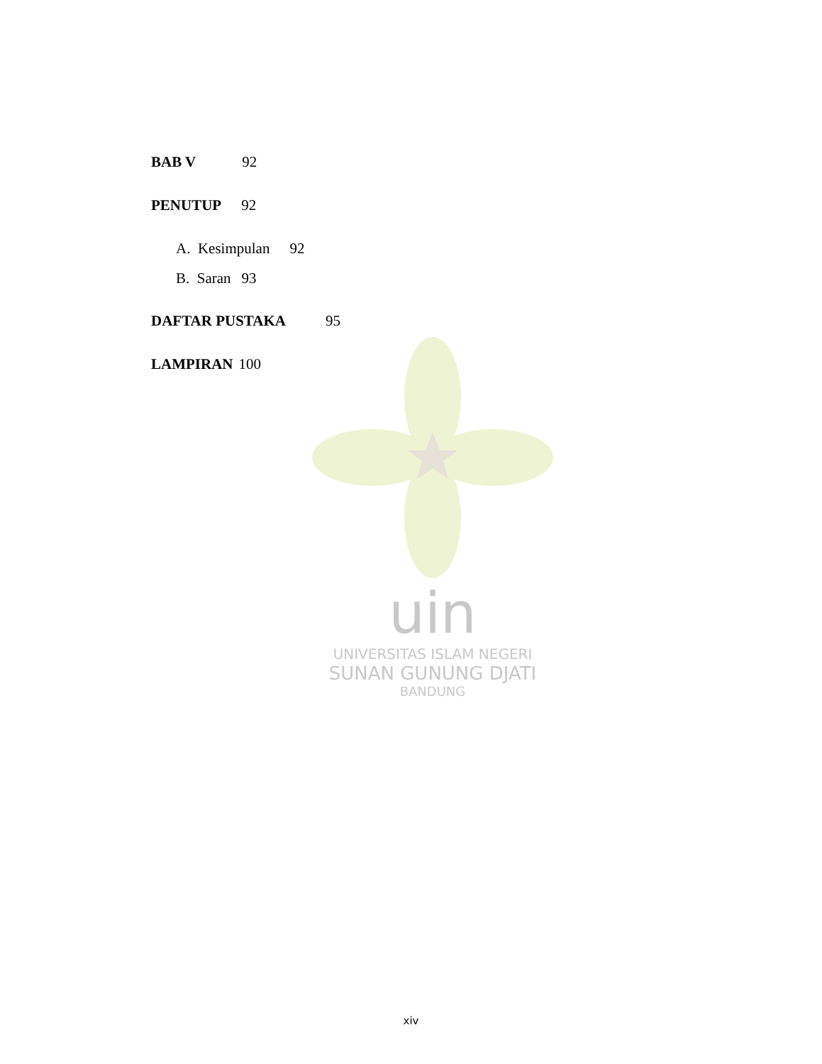uin
UNIVERSITAS ISLAM NEGERI
SUNAN GUNUNG DJATI
BANDUNG
BAB V 92
PENUTUP 92
A. Kesimpulan 92
B. Saran 93
DAFTAR PUSTAKA 95
LAMPIRAN 100
xiv